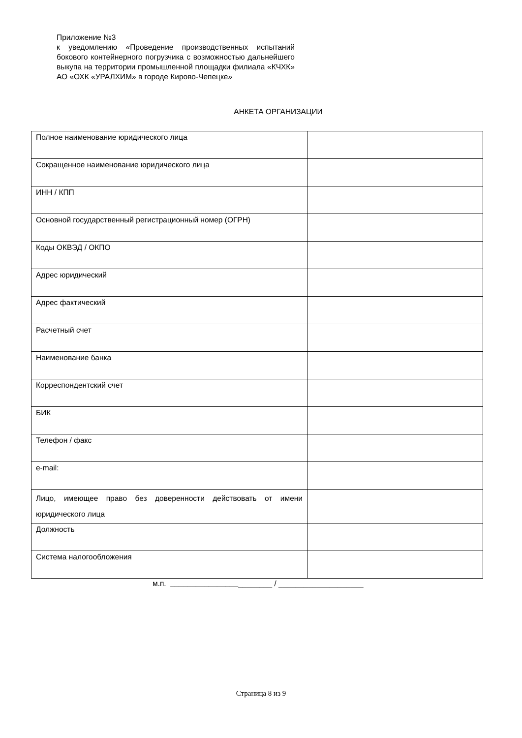Приложение №3
к уведомлению «Проведение производственных испытаний бокового контейнерного погрузчика с возможностью дальнейшего выкупа на территории промышленной площадки филиала «КЧХК» АО «ОХК «УРАЛХИМ» в городе Кирово-Чепецке»
АНКЕТА ОРГАНИЗАЦИИ
| Полное наименование юридического лица | |
| Сокращенное наименование юридического лица | |
| ИНН / КПП | |
| Основной государственный регистрационный номер (ОГРН) | |
| Коды ОКВЭД / ОКПО | |
| Адрес юридический | |
| Адрес фактический | |
| Расчетный счет | |
| Наименование банка | |
| Корреспондентский счет | |
| БИК | |
| Телефон / факс | |
| e-mail: | |
| Лицо, имеющее право без доверенности действовать от имени юридического лица | |
| Должность | |
| Система налогообложения | |
м.п. ________________________ / ____________________
Страница 8 из 9